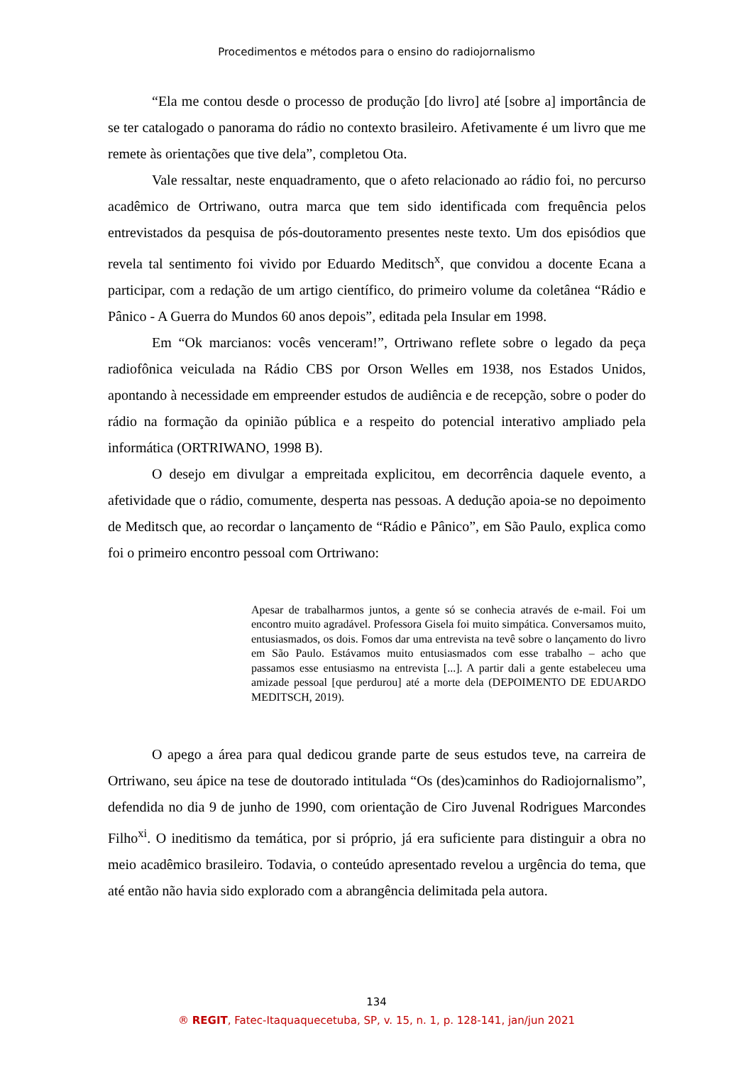Procedimentos e métodos para o ensino do radiojornalismo
“Ela me contou desde o processo de produção [do livro] até [sobre a] importância de se ter catalogado o panorama do rádio no contexto brasileiro. Afetivamente é um livro que me remete às orientações que tive dela”, completou Ota.
Vale ressaltar, neste enquadramento, que o afeto relacionado ao rádio foi, no percurso acadêmico de Ortriwano, outra marca que tem sido identificada com frequência pelos entrevistados da pesquisa de pós-doutoramento presentes neste texto. Um dos episódios que revela tal sentimento foi vivido por Eduardo Meditsch<sup>x</sup>, que convidou a docente Ecana a participar, com a redação de um artigo científico, do primeiro volume da coletânea “Rádio e Pânico - A Guerra do Mundos 60 anos depois”, editada pela Insular em 1998.
Em “Ok marcianos: vocês venceram!”, Ortriwano reflete sobre o legado da peça radiofônica veiculada na Rádio CBS por Orson Welles em 1938, nos Estados Unidos, apontando à necessidade em empreender estudos de audiência e de recepção, sobre o poder do rádio na formação da opinião pública e a respeito do potencial interativo ampliado pela informática (ORTRIWANO, 1998 B).
O desejo em divulgar a empreitada explicitou, em decorrência daquele evento, a afetividade que o rádio, comumente, desperta nas pessoas. A dedução apoia-se no depoimento de Meditsch que, ao recordar o lançamento de “Rádio e Pânico”, em São Paulo, explica como foi o primeiro encontro pessoal com Ortriwano:
Apesar de trabalharmos juntos, a gente só se conhecia através de e-mail. Foi um encontro muito agradável. Professora Gisela foi muito simpática. Conversamos muito, entusiasmados, os dois. Fomos dar uma entrevista na tevê sobre o lançamento do livro em São Paulo. Estávamos muito entusiasmados com esse trabalho – acho que passamos esse entusiasmo na entrevista [...]. A partir dali a gente estabeleceu uma amizade pessoal [que perdurou] até a morte dela (DEPOIMENTO DE EDUARDO MEDITSCH, 2019).
O apego a área para qual dedicou grande parte de seus estudos teve, na carreira de Ortriwano, seu ápice na tese de doutorado intitulada “Os (des)caminhos do Radiojornalismo”, defendida no dia 9 de junho de 1990, com orientação de Ciro Juvenal Rodrigues Marcondes Filho<sup>xi</sup>. O ineditismo da temática, por si próprio, já era suficiente para distinguir a obra no meio acadêmico brasileiro. Todavia, o conteúdo apresentado revelou a urgência do tema, que até então não havia sido explorado com a abrangência delimitada pela autora.
134
® REGIT, Fatec-Itaquaquecetuba, SP, v. 15, n. 1, p. 128-141, jan/jun 2021